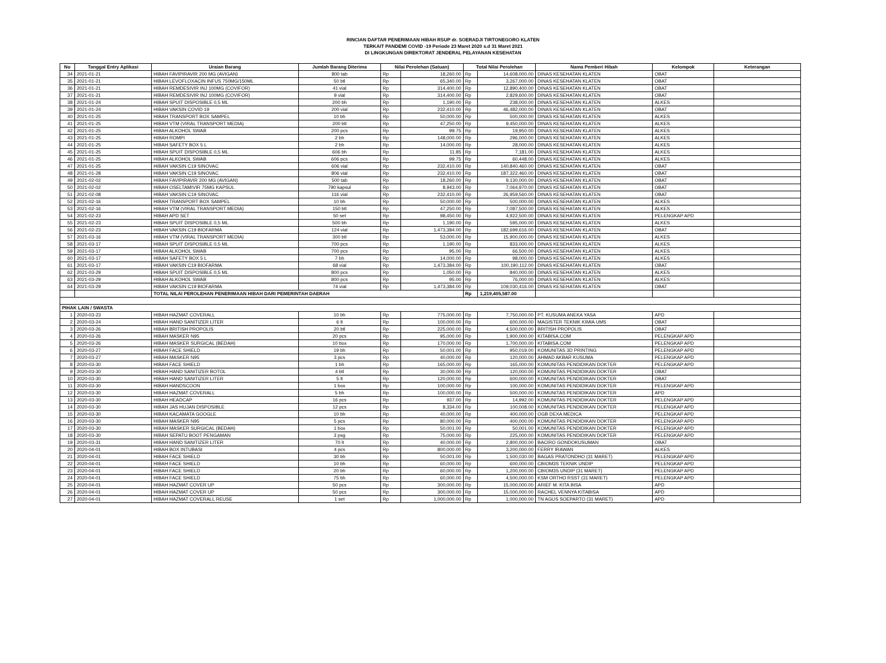RINCIAN DAFTAR PENERIMAAN HIBAH RSUP dr. SOERADJI TIRTONEGORO KLATEN
TERKAIT PANDEMI COVID -19 Periode 23 Maret 2020 s.d 31 Maret 2021
DI LINGKUNGAN DIREKTORAT JENDERAL PELAYANAN KESEHATAN
| No | Tanggal Entry Aplikasi | Uraian Barang | Jumlah Barang Diterima | Nilai Perolehan (Satuan) | | Total Nilai Perolehan | | Nama Pemberi Hibah | Kelompok | Keterangan |
| --- | --- | --- | --- | --- | --- | --- | --- | --- | --- | --- |
| 34 | 2021-01-21 | HIBAH FAVIPIRAVIR 200 MG (AVIGAN) | 800 tab | Rp | 18,260.00 | Rp | 14,608,000.00 | DINAS KESEHATAN KLATEN | OBAT | |
| 35 | 2021-01-21 | HIBAH LEVOFLOXACIN INFUS 750MG/150ML | 50 btl | Rp | 65,340.00 | Rp | 3,267,000.00 | DINAS KESEHATAN KLATEN | OBAT | |
| 36 | 2021-01-21 | HIBAH REMDESIVIR INJ 100MG (COVIFOR) | 41 vial | Rp | 314,400.00 | Rp | 12,890,400.00 | DINAS KESEHATAN KLATEN | OBAT | |
| 37 | 2021-01-21 | HIBAH REMDESIVIR INJ 100MG (COVIFOR) | 9 vial | Rp | 314,400.00 | Rp | 2,829,600.00 | DINAS KESEHATAN KLATEN | OBAT | |
| 38 | 2021-01-24 | HIBAH SPUIT DISPOSIBLE 0,5 ML | 200 bh | Rp | 1,190.00 | Rp | 238,000.00 | DINAS KESEHATAN KLATEN | ALKES | |
| 39 | 2021-01-24 | HIBAH VAKSIN COVID 19 | 200 vial | Rp | 232,410.00 | Rp | 46,482,000.00 | DINAS KESEHATAN KLATEN | OBAT | |
| 40 | 2021-01-25 | HIBAH TRANSPORT BOX SAMPEL | 10 bh | Rp | 50,000.00 | Rp | 500,000.00 | DINAS KESEHATAN KLATEN | ALKES | |
| 41 | 2021-01-25 | HIBAH VTM (VIRAL TRANSPORT MEDIA) | 200 btl | Rp | 47,250.00 | Rp | 9,450,000.00 | DINAS KESEHATAN KLATEN | ALKES | |
| 42 | 2021-01-25 | HIBAH ALKOHOL SWAB | 200 pcs | Rp | 99.75 | Rp | 19,950.00 | DINAS KESEHATAN KLATEN | ALKES | |
| 43 | 2021-01-25 | HIBAH ROMPI | 2 bh | Rp | 148,000.00 | Rp | 296,000.00 | DINAS KESEHATAN KLATEN | ALKES | |
| 44 | 2021-01-25 | HIBAH SAFETY BOX 5 L | 2 bh | Rp | 14,000.00 | Rp | 28,000.00 | DINAS KESEHATAN KLATEN | ALKES | |
| 45 | 2021-01-25 | HIBAH SPUIT DISPOSIBLE 0,5 ML | 606 bh | Rp | 11.85 | Rp | 7,181.00 | DINAS KESEHATAN KLATEN | ALKES | |
| 46 | 2021-01-25 | HIBAH ALKOHOL SWAB | 606 pcs | Rp | 99.75 | Rp | 60,448.00 | DINAS KESEHATAN KLATEN | ALKES | |
| 47 | 2021-01-25 | HIBAH VAKSIN C19 SINOVAC | 606 vial | Rp | 232,410.00 | Rp | 140,840,460.00 | DINAS KESEHATAN KLATEN | OBAT | |
| 48 | 2021-01-28 | HIBAH VAKSIN C19 SINOVAC | 806 vial | Rp | 232,410.00 | Rp | 187,322,460.00 | DINAS KESEHATAN KLATEN | OBAT | |
| 49 | 2021-02-02 | HIBAH FAVIPIRAVIR 200 MG (AVIGAN) | 500 tab | Rp | 18,260.00 | Rp | 9,130,000.00 | DINAS KESEHATAN KLATEN | OBAT | |
| 50 | 2021-02-02 | HIBAH OSELTAMIVIR 75MG KAPSUL | 790 kapsul | Rp | 8,943.00 | Rp | 7,064,970.00 | DINAS KESEHATAN KLATEN | OBAT | |
| 51 | 2021-02-08 | HIBAH VAKSIN C19 SINOVAC | 116 vial | Rp | 232,410.00 | Rp | 26,959,560.00 | DINAS KESEHATAN KLATEN | OBAT | |
| 52 | 2021-02-16 | HIBAH TRANSPORT BOX SAMPEL | 10 bh | Rp | 50,000.00 | Rp | 500,000.00 | DINAS KESEHATAN KLATEN | ALKES | |
| 53 | 2021-02-16 | HIBAH VTM (VIRAL TRANSPORT MEDIA) | 150 btl | Rp | 47,250.00 | Rp | 7,087,500.00 | DINAS KESEHATAN KLATEN | ALKES | |
| 54 | 2021-02-23 | HIBAH APD SET | 50 set | Rp | 98,450.00 | Rp | 4,922,500.00 | DINAS KESEHATAN KLATEN | PELENGKAP APD | |
| 55 | 2021-02-23 | HIBAH SPUIT DISPOSIBLE 0,5 ML | 500 bh | Rp | 1,190.00 | Rp | 595,000.00 | DINAS KESEHATAN KLATEN | ALKES | |
| 56 | 2021-02-23 | HIBAH VAKSIN C19 BIOFARMA | 124 vial | Rp | 1,473,384.00 | Rp | 182,699,616.00 | DINAS KESEHATAN KLATEN | OBAT | |
| 57 | 2021-03-16 | HIBAH VTM (VIRAL TRANSPORT MEDIA) | 300 btl | Rp | 53,000.00 | Rp | 15,900,000.00 | DINAS KESEHATAN KLATEN | ALKES | |
| 58 | 2021-03-17 | HIBAH SPUIT DISPOSIBLE 0,5 ML | 700 pcs | Rp | 1,190.00 | Rp | 833,000.00 | DINAS KESEHATAN KLATEN | ALKES | |
| 59 | 2021-03-17 | HIBAH ALKOHOL SWAB | 700 pcs | Rp | 95.00 | Rp | 66,500.00 | DINAS KESEHATAN KLATEN | ALKES | |
| 60 | 2021-03-17 | HIBAH SAFETY BOX 5 L | 7 bh | Rp | 14,000.00 | Rp | 98,000.00 | DINAS KESEHATAN KLATEN | ALKES | |
| 61 | 2021-03-17 | HIBAH VAKSIN C19 BIOFARMA | 68 vial | Rp | 1,473,384.00 | Rp | 100,190,112.00 | DINAS KESEHATAN KLATEN | OBAT | |
| 62 | 2021-03-29 | HIBAH SPUIT DISPOSIBLE 0,5 ML | 800 pcs | Rp | 1,050.00 | Rp | 840,000.00 | DINAS KESEHATAN KLATEN | ALKES | |
| 63 | 2021-03-29 | HIBAH ALKOHOL SWAB | 800 pcs | Rp | 95.00 | Rp | 76,000.00 | DINAS KESEHATAN KLATEN | ALKES | |
| 64 | 2021-03-29 | HIBAH VAKSIN C19 BIOFARMA | 74 vial | Rp | 1,473,384.00 | Rp | 109,030,416.00 | DINAS KESEHATAN KLATEN | OBAT | |
| | | TOTAL NILAI PEROLEHAN PENERIMAAN HIBAH DARI PEMERINTAH DAERAH | | | | Rp | 1,219,405,587.00 | | | |
| PIHAK LAIN / SWASTA | | | | | | | | | | |
| 1 | 2020-03-23 | HIBAH HAZMAT COVERALL | 10 bh | Rp | 775,000.00 | Rp | 7,750,000.00 | PT. KUSUMA ANEKA YASA | APD | |
| 2 | 2020-03-24 | HIBAH HAND SANITIZER LITER | 6 lt | Rp | 100,000.00 | Rp | 600,000.00 | MAGISTER TEKNIK KIMIA UMS | OBAT | |
| 3 | 2020-03-26 | HIBAH BRITISH PROPOLIS | 20 btl | Rp | 225,000.00 | Rp | 4,500,000.00 | BRITISH PROPOLIS | OBAT | |
| 4 | 2020-03-26 | HIBAH MASKER N95 | 20 pcs | Rp | 95,000.00 | Rp | 1,900,000.00 | KITABISA.COM | PELENGKAP APD | |
| 5 | 2020-03-26 | HIBAH MASKER SURGICAL (BEDAH) | 10 box | Rp | 170,000.00 | Rp | 1,700,000.00 | KITABISA.COM | PELENGKAP APD | |
| 6 | 2020-03-27 | HIBAH FACE SHIELD | 19 bh | Rp | 50,001.00 | Rp | 950,019.00 | KOMUNITAS 3D PRINTING | PELENGKAP APD | |
| 7 | 2020-03-27 | HIBAH MASKER N95 | 3 pcs | Rp | 40,000.00 | Rp | 120,000.00 | AHMAD AKBAR KUSUMA | PELENGKAP APD | |
| 8 | 2020-03-30 | HIBAH FACE SHIELD | 1 bh | Rp | 165,000.00 | Rp | 165,000.00 | KOMUNITAS PENDIDIKAN DOKTER | PELENGKAP APD | |
| 9 | 2020-03-30 | HIBAH HAND SANITIZER BOTOL | 4 btl | Rp | 30,000.00 | Rp | 120,000.00 | KOMUNITAS PENDIDIKAN DOKTER | OBAT | |
| 10 | 2020-03-30 | HIBAH HAND SANITIZER LITER | 5 lt | Rp | 120,000.00 | Rp | 600,000.00 | KOMUNITAS PENDIDIKAN DOKTER | OBAT | |
| 11 | 2020-03-30 | HIBAH HANDSCOON | 1 box | Rp | 100,000.00 | Rp | 100,000.00 | KOMUNITAS PENDIDIKAN DOKTER | PELENGKAP APD | |
| 12 | 2020-03-30 | HIBAH HAZMAT COVERALL | 5 bh | Rp | 100,000.00 | Rp | 500,000.00 | KOMUNITAS PENDIDIKAN DOKTER | APD | |
| 13 | 2020-03-30 | HIBAH HEADCAP | 16 pcs | Rp | 937.00 | Rp | 14,992.00 | KOMUNITAS PENDIDIKAN DOKTER | PELENGKAP APD | |
| 14 | 2020-03-30 | HIBAH JAS HUJAN DISPOSIBLE | 12 pcs | Rp | 8,334.00 | Rp | 100,008.00 | KOMUNITAS PENDIDIKAN DOKTER | PELENGKAP APD | |
| 15 | 2020-03-30 | HIBAH KACAMATA GOOGLE | 10 bh | Rp | 40,000.00 | Rp | 400,000.00 | OGB DEXA MEDICA | PELENGKAP APD | |
| 16 | 2020-03-30 | HIBAH MASKER N95 | 5 pcs | Rp | 80,000.00 | Rp | 400,000.00 | KOMUNITAS PENDIDIKAN DOKTER | PELENGKAP APD | |
| 17 | 2020-03-30 | HIBAH MASKER SURGICAL (BEDAH) | 1 box | Rp | 50,001.00 | Rp | 50,001.00 | KOMUNITAS PENDIDIKAN DOKTER | PELENGKAP APD | |
| 18 | 2020-03-30 | HIBAH SEPATU BOOT PENGAMAN | 3 psg | Rp | 75,000.00 | Rp | 225,000.00 | KOMUNITAS PENDIDIKAN DOKTER | PELENGKAP APD | |
| 19 | 2020-03-31 | HIBAH HAND SANITIZER LITER | 70 lt | Rp | 40,000.00 | Rp | 2,800,000.00 | BACIRO GONDOKUSUMAN | OBAT | |
| 20 | 2020-04-01 | HIBAH BOX INTUBASI | 4 pcs | Rp | 800,000.00 | Rp | 3,200,000.00 | FERRY IRAWAN | ALKES | |
| 21 | 2020-04-01 | HIBAH FACE SHIELD | 30 bh | Rp | 50,001.00 | Rp | 1,500,030.00 | BAGAS PRATONDHO (31 MARET) | PELENGKAP APD | |
| 22 | 2020-04-01 | HIBAH FACE SHIELD | 10 bh | Rp | 60,000.00 | Rp | 600,000.00 | CBIOM3S TEKNIK UNDIP | PELENGKAP APD | |
| 23 | 2020-04-01 | HIBAH FACE SHIELD | 20 bh | Rp | 60,000.00 | Rp | 1,200,000.00 | CBIOM3S UNDIP (31 MARET) | PELENGKAP APD | |
| 24 | 2020-04-01 | HIBAH FACE SHIELD | 75 bh | Rp | 60,000.00 | Rp | 4,500,000.00 | KSM ORTHO RSST (31 MARET) | PELENGKAP APD | |
| 25 | 2020-04-01 | HIBAH HAZMAT COVER UP | 50 pcs | Rp | 300,000.00 | Rp | 15,000,000.00 | ARIEF M. KITA BISA | APD | |
| 26 | 2020-04-01 | HIBAH HAZMAT COVER UP | 50 pcs | Rp | 300,000.00 | Rp | 15,000,000.00 | RACHEL VENNYA KITABISA | APD | |
| 27 | 2020-04-01 | HIBAH HAZMAT COVERALL REUSE | 1 set | Rp | 1,000,000.00 | Rp | 1,000,000.00 | TN AGUS SOEPARTO (31 MARET) | APD | |